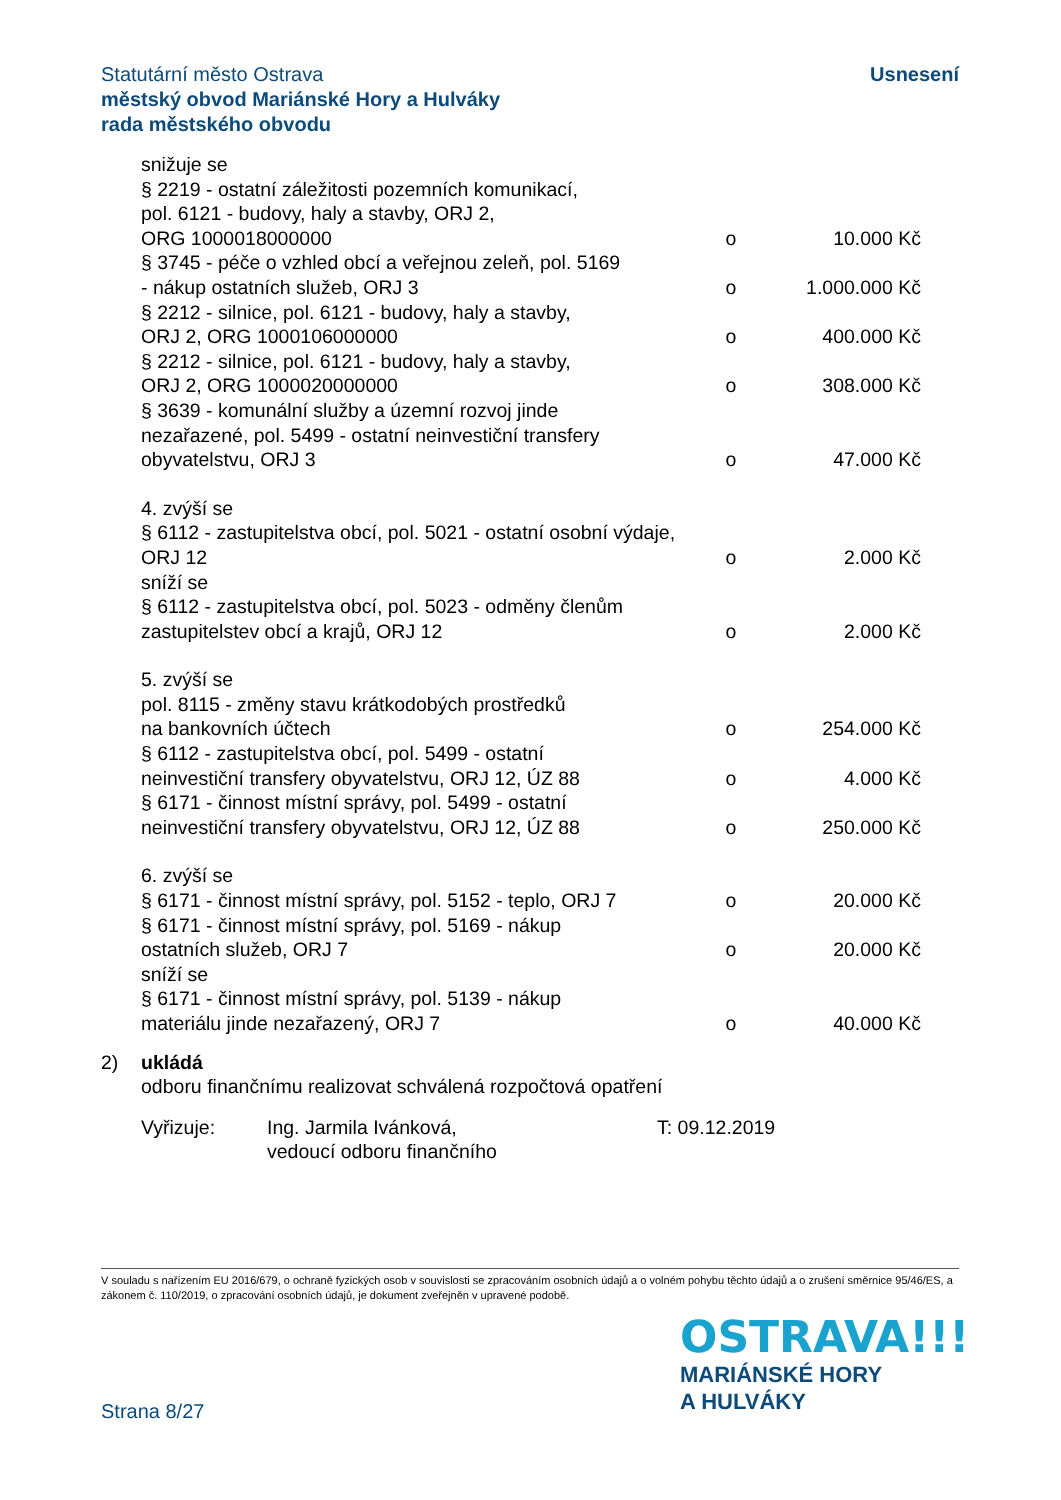Usnesení Statutární město Ostrava
městský obvod Mariánské Hory a Hulváky
rada městského obvodu
snižuje se
§ 2219 - ostatní záležitosti pozemních komunikací,
pol. 6121 - budovy, haly a stavby, ORJ 2,
ORG 1000018000000 o 10.000 Kč
§ 3745 - péče o vzhled obcí a veřejnou zeleň, pol. 5169
- nákup ostatních služeb, ORJ 3 o 1.000.000 Kč
§ 2212 - silnice, pol. 6121 - budovy, haly a stavby,
ORJ 2, ORG 1000106000000 o 400.000 Kč
§ 2212 - silnice, pol. 6121 - budovy, haly a stavby,
ORJ 2, ORG 1000020000000 o 308.000 Kč
§ 3639 - komunální služby a územní rozvoj jinde
nezařazené, pol. 5499 - ostatní neinvestiční transfery
obyvatelstvu, ORJ 3 o 47.000 Kč
4. zvýší se
§ 6112 - zastupitelstva obcí, pol. 5021 - ostatní osobní výdaje,
ORJ 12 o 2.000 Kč
sníží se
§ 6112 - zastupitelstva obcí, pol. 5023 - odměny členům
zastupitelstev obcí a krajů, ORJ 12 o 2.000 Kč
5. zvýší se
pol. 8115 - změny stavu krátkodobých prostředků
na bankovních účtech o 254.000 Kč
§ 6112 - zastupitelstva obcí, pol. 5499 - ostatní
neinvestiční transfery obyvatelstvu, ORJ 12, ÚZ 88 o 4.000 Kč
§ 6171 - činnost místní správy, pol. 5499 - ostatní
neinvestiční transfery obyvatelstvu, ORJ 12, ÚZ 88 o 250.000 Kč
6. zvýší se
§ 6171 - činnost místní správy, pol. 5152 - teplo, ORJ 7 o 20.000 Kč
§ 6171 - činnost místní správy, pol. 5169 - nákup
ostatních služeb, ORJ 7 o 20.000 Kč
sníží se
§ 6171 - činnost místní správy, pol. 5139 - nákup
materiálu jinde nezařazený, ORJ 7 o 40.000 Kč
2) ukládá
odboru finančnímu realizovat schválená rozpočtová opatření
Vyřizuje: Ing. Jarmila Ivánková,
vedoucí odboru finančního T: 09.12.2019
V souladu s nařízením EU 2016/679, o ochraně fyzických osob v souvislosti se zpracováním osobních údajů a o volném pohybu těchto údajů a o zrušení směrnice 95/46/ES, a zákonem č. 110/2019, o zpracování osobních údajů, je dokument zveřejněn v upravené podobě.
OSTRAVA!!!
MARIÁNSKÉ HORY
A HULVÁKY
Strana 8/27